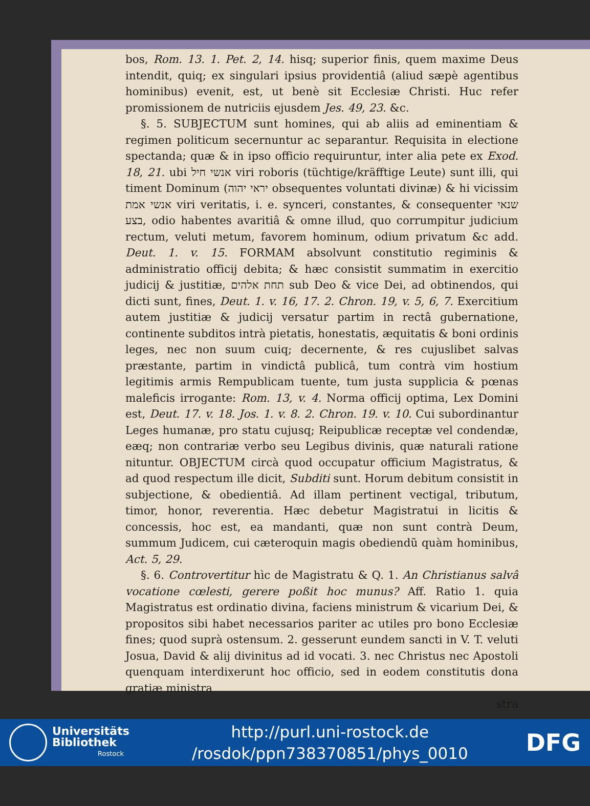bos, Rom. 13. 1. Pet. 2, 14. hisq; superior finis, quem maxime Deus intendit, quiq; ex singulari ipsius providentiâ (aliud sæpè agentibus hominibus) evenit, est, ut benè sit Ecclesiæ Christi. Huc refer promissionem de nutriciis ejusdem Jes. 49, 23. &c.
§. 5. SUBJECTUM sunt homines, qui ab aliis ad eminentiam & regimen politicum secernuntur ac separantur. Requisita in electione spectanda; quæ & in ipso officio requiruntur, inter alia pete ex Exod. 18, 21. ubi אנשי חיל viri roboris (tüchtige/kräfftige Leute) sunt illi, qui timent Dominum (יראי יהוה obsequentes voluntati divinæ) & hi vicissim אנשי אמת viri veritatis, i. e. synceri, constantes, & consequenter שנאי בצע, odio habentes avaritiâ & omne illud, quo corrumpitur judicium rectum, veluti metum, favorem hominum, odium privatum &c add. Deut. 1. v. 15. FORMAM absolvunt constitutio regiminis & administratio officij debita; & hæc consistit summatim in exercitio judicij & justitiæ, תחת אלהים sub Deo & vice Dei, ad obtinendos, qui dicti sunt, fines, Deut. 1. v. 16, 17. 2. Chron. 19, v. 5, 6, 7. Exercitium autem justitiæ & judicij versatur partim in rectâ gubernatione, continente subditos intrà pietatis, honestatis, æquitatis & boni ordinis leges, nec non suum cuiq; decernente, & res cujuslibet salvas præstante, partim in vindictâ publicâ, tum contrà vim hostium legitimis armis Rempublicam tuente, tum justa supplicia & pœnas maleficis irrogante: Rom. 13, v. 4. Norma officij optima, Lex Domini est, Deut. 17. v. 18. Jos. 1. v. 8. 2. Chron. 19. v. 10. Cui subordinantur Leges humanæ, pro statu cujusq; Reipublicæ receptæ vel condendæ, eæq; non contrariæ verbo seu Legibus divinis, quæ naturali ratione nituntur. OBJECTUM circà quod occupatur officium Magistratus, & ad quod respectum ille dicit, Subditi sunt. Horum debitum consistit in subjectione, & obedientiâ. Ad illam pertinent vectigal, tributum, timor, honor, reverentia. Hæc debetur Magistratui in licitis & concessis, hoc est, ea mandanti, quæ non sunt contrà Deum, summum Judicem, cui cæteroquin magis obediendũ quàm hominibus, Act. 5, 29.
§. 6. Controvertitur hìc de Magistratu & Q. 1. An Christianus salvâ vocatione cœlesti, gerere poßit hoc munus? Aff. Ratio 1. quia Magistratus est ordinatio divina, faciens ministrum & vicarium Dei, & propositos sibi habet necessarios pariter ac utiles pro bono Ecclesiæ fines; quod suprà ostensum. 2. gesserunt eundem sancti in V. T. veluti Josua, David & alij divinitus ad id vocati. 3. nec Christus nec Apostoli quenquam interdixerunt hoc officio, sed in eodem constitutis dona gratiæ ministra
stra
Universitäts Bibliothek
Rostock
http://purl.uni-rostock.de
/rosdok/ppn738370851/phys_0010
DFG